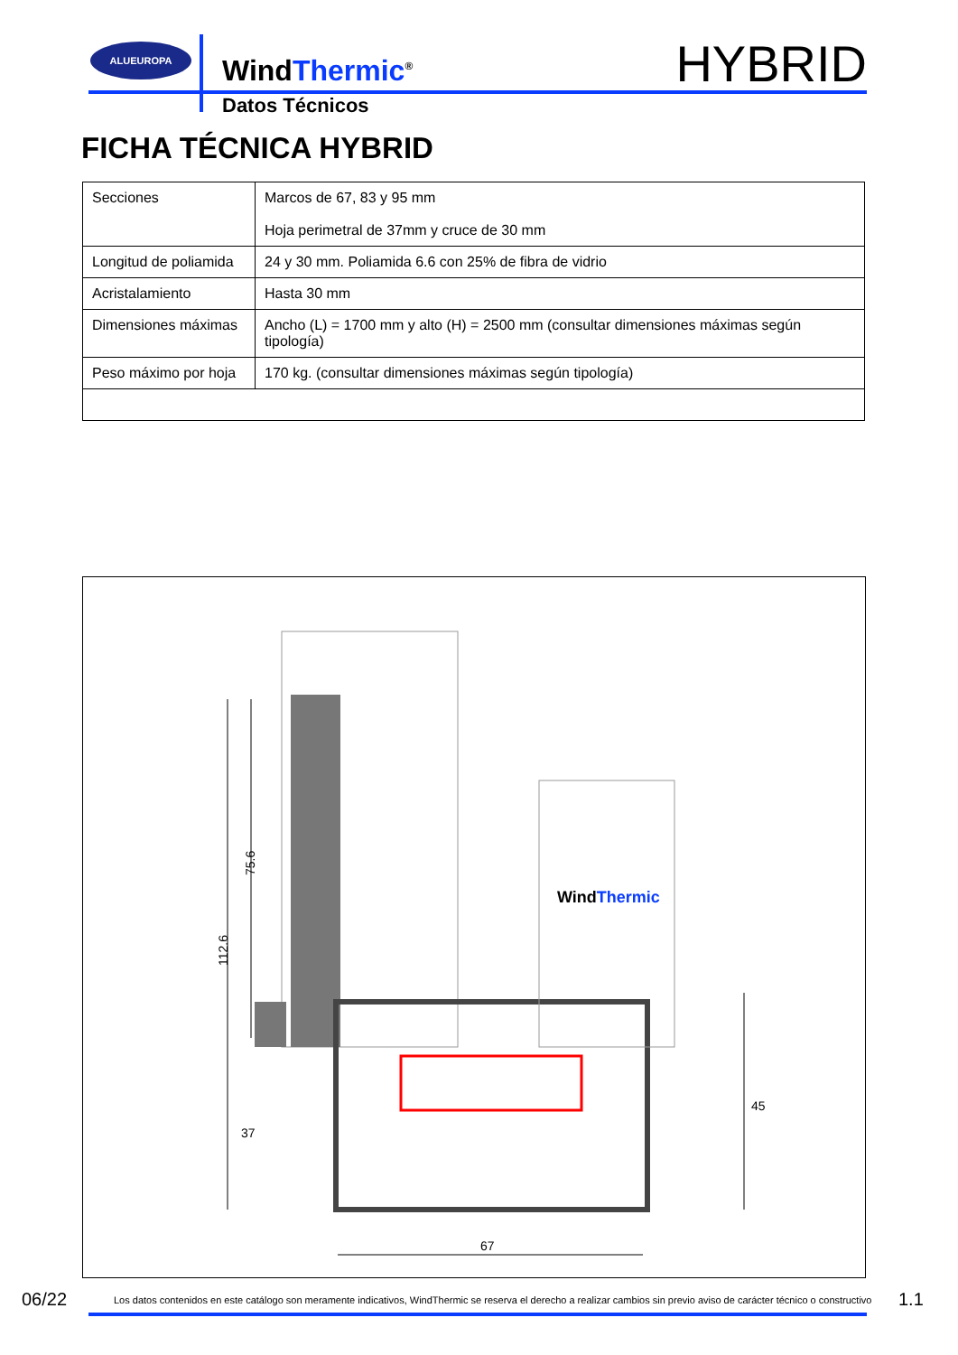ALUEUROPA
WindThermic<sup>®</sup>
Datos Técnicos
HYBRID
FICHA TÉCNICA HYBRID
| Secciones | Marcos de 67, 83 y 95 mm Hoja perimetral de 37mm y cruce de 30 mm |
| Longitud de poliamida | 24 y 30 mm. Poliamida 6.6 con 25% de fibra de vidrio |
| Acristalamiento | Hasta 30 mm |
| Dimensiones máximas | Ancho (L) = 1700 mm y alto (H) = 2500 mm (consultar dimensiones máximas según tipología) |
| Peso máximo por hoja | 170 kg. (consultar dimensiones máximas según tipología) |
112.6
75.6
45
67
37
WindThermic
06/22 Los datos contenidos en este catálogo son meramente indicativos, WindThermic se reserva el derecho a realizar cambios sin previo aviso de carácter técnico o constructivo 1.1